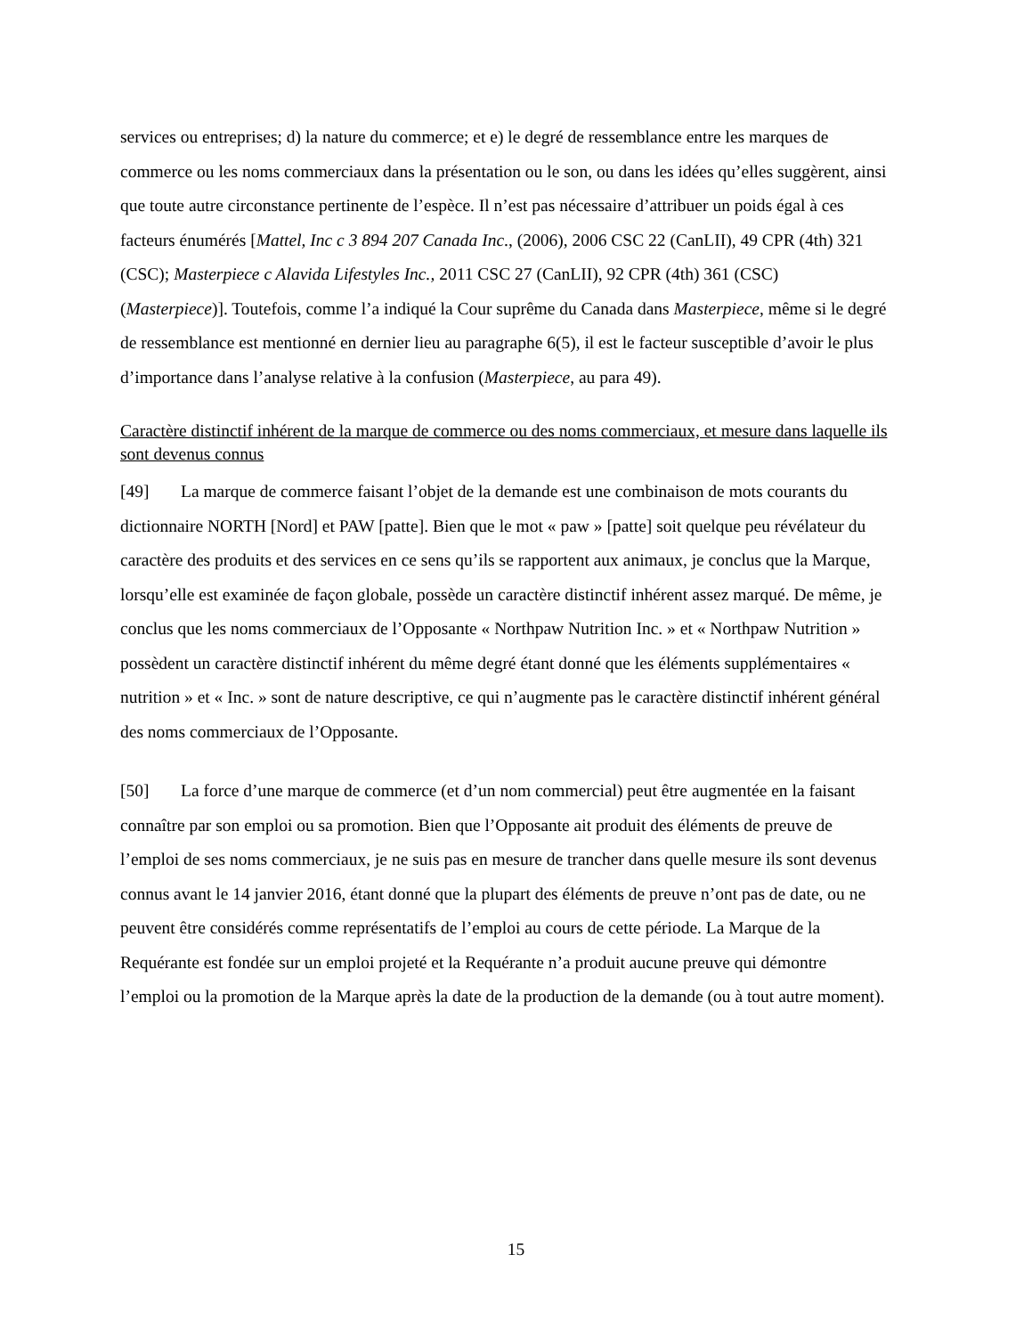services ou entreprises; d) la nature du commerce; et e) le degré de ressemblance entre les marques de commerce ou les noms commerciaux dans la présentation ou le son, ou dans les idées qu’elles suggèrent, ainsi que toute autre circonstance pertinente de l’espèce. Il n’est pas nécessaire d’attribuer un poids égal à ces facteurs énumérés [Mattel, Inc c 3 894 207 Canada Inc., (2006), 2006 CSC 22 (CanLII), 49 CPR (4th) 321 (CSC); Masterpiece c Alavida Lifestyles Inc., 2011 CSC 27 (CanLII), 92 CPR (4th) 361 (CSC) (Masterpiece)]. Toutefois, comme l’a indiqué la Cour suprême du Canada dans Masterpiece, même si le degré de ressemblance est mentionné en dernier lieu au paragraphe 6(5), il est le facteur susceptible d’avoir le plus d’importance dans l’analyse relative à la confusion (Masterpiece, au para 49).
Caractère distinctif inhérent de la marque de commerce ou des noms commerciaux, et mesure dans laquelle ils sont devenus connus
[49] La marque de commerce faisant l’objet de la demande est une combinaison de mots courants du dictionnaire NORTH [Nord] et PAW [patte]. Bien que le mot « paw » [patte] soit quelque peu révélateur du caractère des produits et des services en ce sens qu’ils se rapportent aux animaux, je conclus que la Marque, lorsqu’elle est examinée de façon globale, possède un caractère distinctif inhérent assez marqué. De même, je conclus que les noms commerciaux de l’Opposante « Northpaw Nutrition Inc. » et « Northpaw Nutrition » possèdent un caractère distinctif inhérent du même degré étant donné que les éléments supplémentaires « nutrition » et « Inc. » sont de nature descriptive, ce qui n’augmente pas le caractère distinctif inhérent général des noms commerciaux de l’Opposante.
[50] La force d’une marque de commerce (et d’un nom commercial) peut être augmentée en la faisant connaître par son emploi ou sa promotion. Bien que l’Opposante ait produit des éléments de preuve de l’emploi de ses noms commerciaux, je ne suis pas en mesure de trancher dans quelle mesure ils sont devenus connus avant le 14 janvier 2016, étant donné que la plupart des éléments de preuve n’ont pas de date, ou ne peuvent être considérés comme représentatifs de l’emploi au cours de cette période. La Marque de la Requérante est fondée sur un emploi projeté et la Requérante n’a produit aucune preuve qui démontre l’emploi ou la promotion de la Marque après la date de la production de la demande (ou à tout autre moment).
15